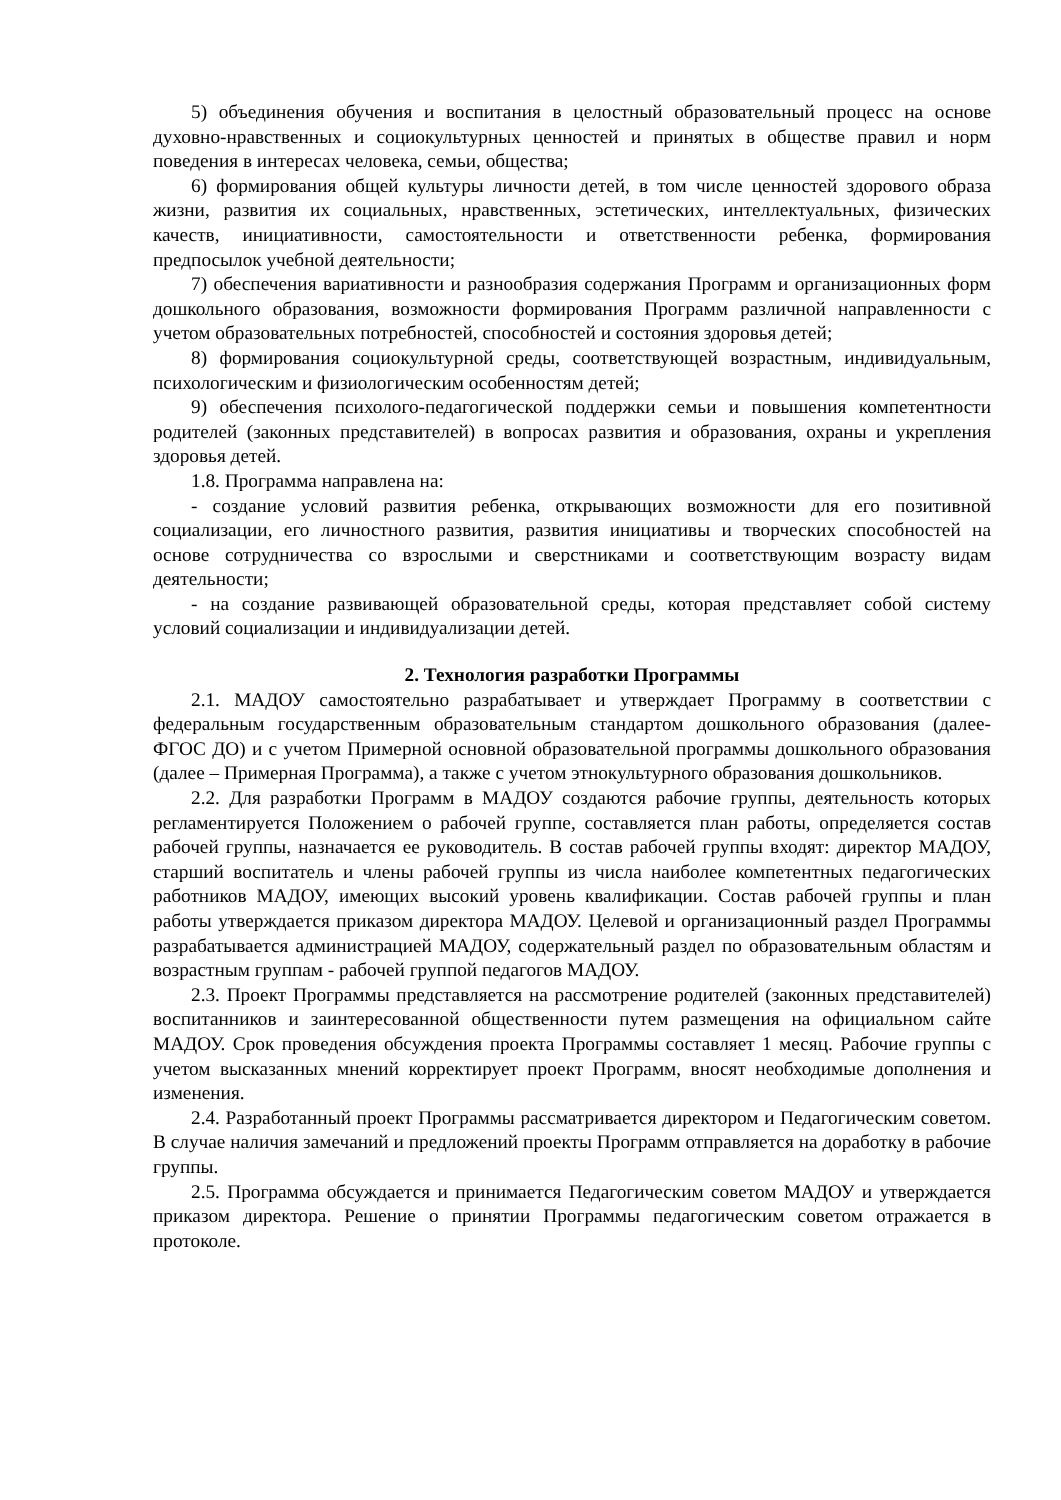5) объединения обучения и воспитания в целостный образовательный процесс на основе духовно-нравственных и социокультурных ценностей и принятых в обществе правил и норм поведения в интересах человека, семьи, общества;
6) формирования общей культуры личности детей, в том числе ценностей здорового образа жизни, развития их социальных, нравственных, эстетических, интеллектуальных, физических качеств, инициативности, самостоятельности и ответственности ребенка, формирования предпосылок учебной деятельности;
7) обеспечения вариативности и разнообразия содержания Программ и организационных форм дошкольного образования, возможности формирования Программ различной направленности с учетом образовательных потребностей, способностей и состояния здоровья детей;
8) формирования социокультурной среды, соответствующей возрастным, индивидуальным, психологическим и физиологическим особенностям детей;
9) обеспечения психолого-педагогической поддержки семьи и повышения компетентности родителей (законных представителей) в вопросах развития и образования, охраны и укрепления здоровья детей.
1.8. Программа направлена на:
- создание условий развития ребенка, открывающих возможности для его позитивной социализации, его личностного развития, развития инициативы и творческих способностей на основе сотрудничества со взрослыми и сверстниками и соответствующим возрасту видам деятельности;
- на создание развивающей образовательной среды, которая представляет собой систему условий социализации и индивидуализации детей.
2. Технология разработки Программы
2.1. МАДОУ самостоятельно разрабатывает и утверждает Программу в соответствии с федеральным государственным образовательным стандартом дошкольного образования (далее-ФГОС ДО) и с учетом Примерной основной образовательной программы дошкольного образования (далее – Примерная Программа), а также с учетом этнокультурного образования дошкольников.
2.2. Для разработки Программ в МАДОУ создаются рабочие группы, деятельность которых регламентируется Положением о рабочей группе, составляется план работы, определяется состав рабочей группы, назначается ее руководитель. В состав рабочей группы входят: директор МАДОУ, старший воспитатель и члены рабочей группы из числа наиболее компетентных педагогических работников МАДОУ, имеющих высокий уровень квалификации. Состав рабочей группы и план работы утверждается приказом директора МАДОУ. Целевой и организационный раздел Программы разрабатывается администрацией МАДОУ, содержательный раздел по образовательным областям и возрастным группам - рабочей группой педагогов МАДОУ.
2.3. Проект Программы представляется на рассмотрение родителей (законных представителей) воспитанников и заинтересованной общественности путем размещения на официальном сайте МАДОУ. Срок проведения обсуждения проекта Программы составляет 1 месяц. Рабочие группы с учетом высказанных мнений корректирует проект Программ, вносят необходимые дополнения и изменения.
2.4. Разработанный проект Программы рассматривается директором и Педагогическим советом. В случае наличия замечаний и предложений проекты Программ отправляется на доработку в рабочие группы.
2.5. Программа обсуждается и принимается Педагогическим советом МАДОУ и утверждается приказом директора. Решение о принятии Программы педагогическим советом отражается в протоколе.